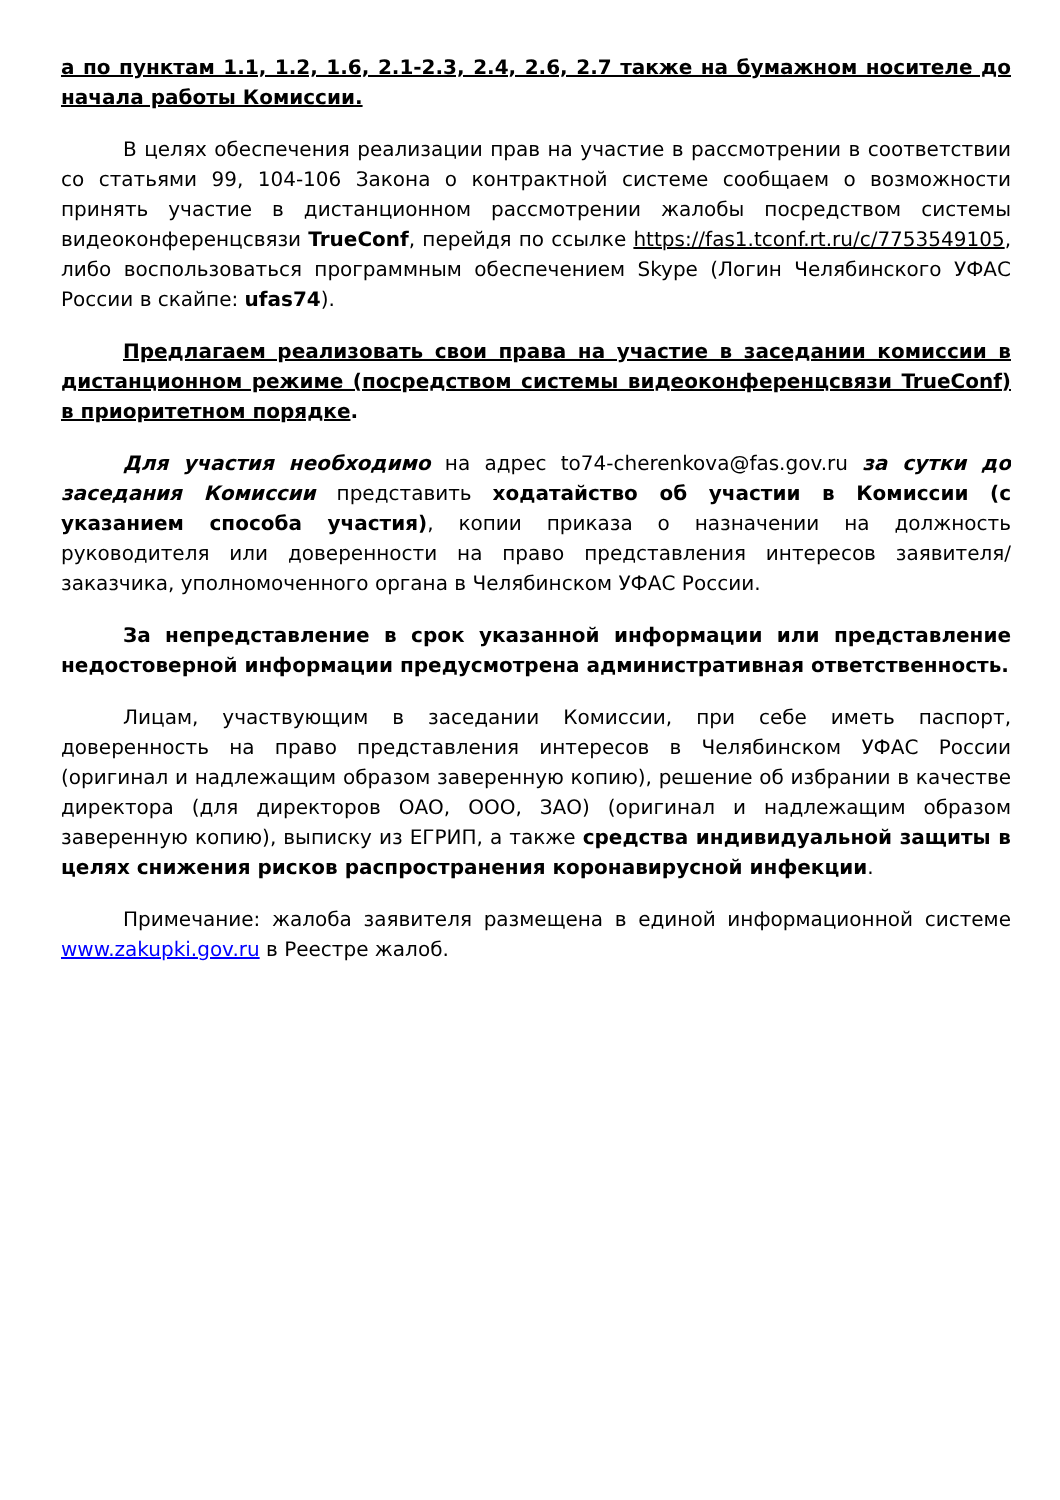а по пунктам 1.1, 1.2, 1.6, 2.1-2.3, 2.4, 2.6, 2.7 также на бумажном носителе до начала работы Комиссии.
В целях обеспечения реализации прав на участие в рассмотрении в соответствии со статьями 99, 104-106 Закона о контрактной системе сообщаем о возможности принять участие в дистанционном рассмотрении жалобы посредством системы видеоконференцсвязи TrueConf, перейдя по ссылке https://fas1.tconf.rt.ru/c/7753549105, либо воспользоваться программным обеспечением Skype (Логин Челябинского УФАС России в скайпе: ufas74).
Предлагаем реализовать свои права на участие в заседании комиссии в дистанционном режиме (посредством системы видеоконференцсвязи TrueConf) в приоритетном порядке.
Для участия необходимо на адрес to74-cherenkova@fas.gov.ru за сутки до заседания Комиссии представить ходатайство об участии в Комиссии (с указанием способа участия), копии приказа о назначении на должность руководителя или доверенности на право представления интересов заявителя/заказчика, уполномоченного органа в Челябинском УФАС России.
За непредставление в срок указанной информации или представление недостоверной информации предусмотрена административная ответственность.
Лицам, участвующим в заседании Комиссии, при себе иметь паспорт, доверенность на право представления интересов в Челябинском УФАС России (оригинал и надлежащим образом заверенную копию), решение об избрании в качестве директора (для директоров ОАО, ООО, ЗАО) (оригинал и надлежащим образом заверенную копию), выписку из ЕГРИП, а также средства индивидуальной защиты в целях снижения рисков распространения коронавирусной инфекции.
Примечание: жалоба заявителя размещена в единой информационной системе www.zakupki.gov.ru в Реестре жалоб.